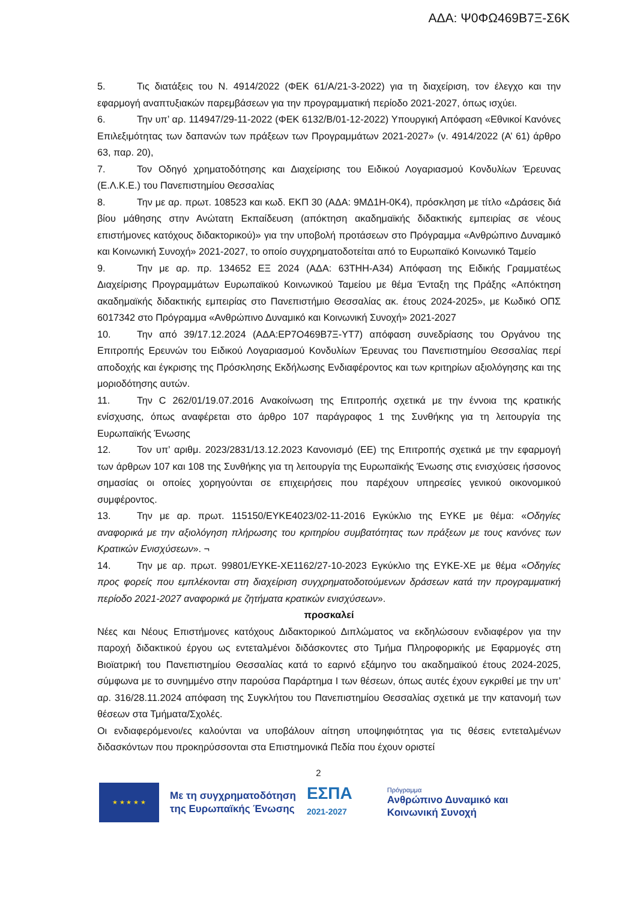ΑΔΑ: Ψ0ΦΩ469Β7Ξ-Σ6Κ
5. Τις διατάξεις του Ν. 4914/2022 (ΦΕΚ 61/Α/21-3-2022) για τη διαχείριση, τον έλεγχο και την εφαρμογή αναπτυξιακών παρεμβάσεων για την προγραμματική περίοδο 2021-2027, όπως ισχύει.
6. Την υπ’ αρ. 114947/29-11-2022 (ΦΕΚ 6132/Β/01-12-2022) Υπουργική Απόφαση «Εθνικοί Κανόνες Επιλεξιμότητας των δαπανών των πράξεων των Προγραμμάτων 2021-2027» (ν. 4914/2022 (Α’ 61) άρθρο 63, παρ. 20),
7. Τον Οδηγό χρηματοδότησης και Διαχείρισης του Ειδικού Λογαριασμού Κονδυλίων Έρευνας (Ε.Λ.Κ.Ε.) του Πανεπιστημίου Θεσσαλίας
8. Την με αρ. πρωτ. 108523 και κωδ. ΕΚΠ 30 (ΑΔΑ: 9ΜΔ1Η-0Κ4), πρόσκληση με τίτλο «Δράσεις διά βίου μάθησης στην Ανώτατη Εκπαίδευση (απόκτηση ακαδημαϊκής διδακτικής εμπειρίας σε νέους επιστήμονες κατόχους διδακτορικού)» για την υποβολή προτάσεων στο Πρόγραμμα «Ανθρώπινο Δυναμικό και Κοινωνική Συνοχή» 2021-2027, το οποίο συγχρηματοδοτείται από το Ευρωπαϊκό Κοινωνικό Ταμείο
9. Την με αρ. πρ. 134652 ΕΞ 2024 (ΑΔΑ: 63ΤΗΗ-Α34) Απόφαση της Ειδικής Γραμματέως Διαχείρισης Προγραμμάτων Ευρωπαϊκού Κοινωνικού Ταμείου με θέμα Ένταξη της Πράξης «Απόκτηση ακαδημαϊκής διδακτικής εμπειρίας στο Πανεπιστήμιο Θεσσαλίας ακ. έτους 2024-2025», με Κωδικό ΟΠΣ 6017342 στο Πρόγραμμα «Ανθρώπινο Δυναμικό και Κοινωνική Συνοχή» 2021-2027
10. Την από 39/17.12.2024 (ΑΔΑ:ΕΡ7Ο469Β7Ξ-ΥΤ7) απόφαση συνεδρίασης του Οργάνου της Επιτροπής Ερευνών του Ειδικού Λογαριασμού Κονδυλίων Έρευνας του Πανεπιστημίου Θεσσαλίας περί αποδοχής και έγκρισης της Πρόσκλησης Εκδήλωσης Ενδιαφέροντος και των κριτηρίων αξιολόγησης και της μοριοδότησης αυτών.
11. Την C 262/01/19.07.2016 Ανακοίνωση της Επιτροπής σχετικά με την έννοια της κρατικής ενίσχυσης, όπως αναφέρεται στο άρθρο 107 παράγραφος 1 της Συνθήκης για τη λειτουργία της Ευρωπαϊκής Ένωσης
12. Τον υπ’ αριθμ. 2023/2831/13.12.2023 Κανονισμό (ΕΕ) της Επιτροπής σχετικά με την εφαρμογή των άρθρων 107 και 108 της Συνθήκης για τη λειτουργία της Ευρωπαϊκής Ένωσης στις ενισχύσεις ήσσονος σημασίας οι οποίες χορηγούνται σε επιχειρήσεις που παρέχουν υπηρεσίες γενικού οικονομικού συμφέροντος.
13. Την με αρ. πρωτ. 115150/ΕΥΚΕ4023/02-11-2016 Εγκύκλιο της ΕΥΚΕ με θέμα: «Οδηγίες αναφορικά με την αξιολόγηση πλήρωσης του κριτηρίου συμβατότητας των πράξεων με τους κανόνες των Κρατικών Ενισχύσεων». ¬
14. Την με αρ. πρωτ. 99801/ΕΥΚΕ-ΧΕ1162/27-10-2023 Εγκύκλιο της ΕΥΚΕ-ΧΕ με θέμα «Οδηγίες προς φορείς που εμπλέκονται στη διαχείριση συγχρηματοδοτούμενων δράσεων κατά την προγραμματική περίοδο 2021-2027 αναφορικά με ζητήματα κρατικών ενισχύσεων».
προσκαλεί
Νέες και Νέους Επιστήμονες κατόχους Διδακτορικού Διπλώματος να εκδηλώσουν ενδιαφέρον για την παροχή διδακτικού έργου ως εντεταλμένοι διδάσκοντες στο Τμήμα Πληροφορικής με Εφαρμογές στη Βιοϊατρική του Πανεπιστημίου Θεσσαλίας κατά το εαρινό εξάμηνο του ακαδημαϊκού έτους 2024-2025, σύμφωνα με το συνημμένο στην παρούσα Παράρτημα Ι των θέσεων, όπως αυτές έχουν εγκριθεί με την υπ’ αρ. 316/28.11.2024 απόφαση της Συγκλήτου του Πανεπιστημίου Θεσσαλίας σχετικά με την κατανομή των θέσεων στα Τμήματα/Σχολές.
Οι ενδιαφερόμενοι/ες καλούνται να υποβάλουν αίτηση υποψηφιότητας για τις θέσεις εντεταλμένων διδασκόντων που προκηρύσσονται στα Επιστημονικά Πεδία που έχουν οριστεί
2
★ ★ ★ ★ ★
Με τη συγχρηματοδότηση
της Ευρωπαϊκής Ένωσης
ΕΣΠΑ
2021-2027
Πρόγραμμα
Ανθρώπινο Δυναμικό και
Κοινωνική Συνοχή